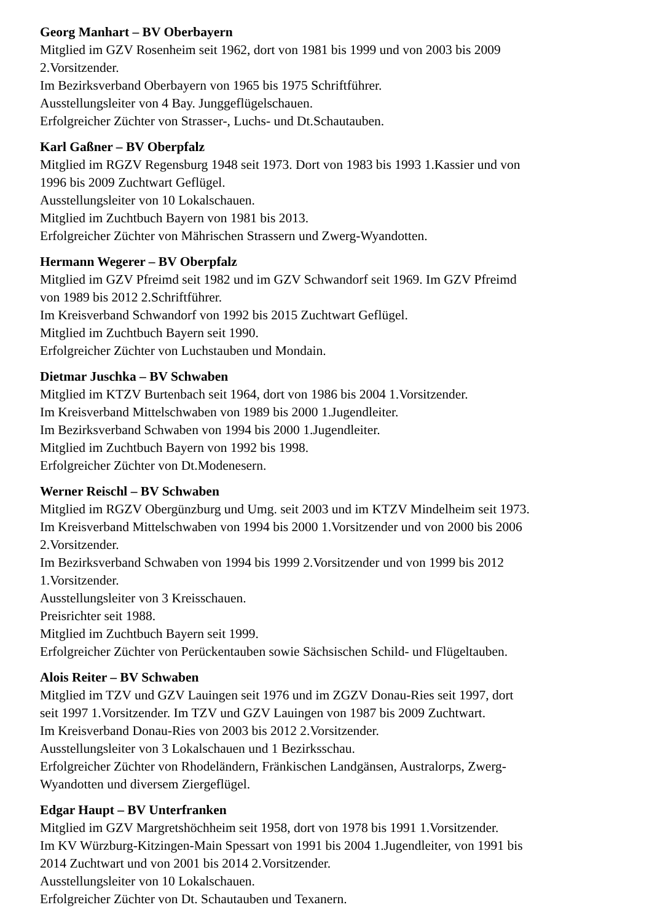Georg Manhart – BV Oberbayern
Mitglied im GZV Rosenheim seit 1962, dort von 1981 bis 1999 und von 2003 bis 2009
2.Vorsitzender.
Im Bezirksverband Oberbayern von 1965 bis 1975 Schriftführer.
Ausstellungsleiter von 4 Bay. Junggeflügelschauen.
Erfolgreicher Züchter von Strasser-, Luchs- und Dt.Schautauben.
Karl Gaßner – BV Oberpfalz
Mitglied im RGZV Regensburg 1948 seit 1973. Dort von 1983 bis 1993 1.Kassier und von
1996 bis 2009 Zuchtwart Geflügel.
Ausstellungsleiter von 10 Lokalschauen.
Mitglied im Zuchtbuch Bayern von 1981 bis 2013.
Erfolgreicher Züchter von Mährischen Strassern und Zwerg-Wyandotten.
Hermann Wegerer – BV Oberpfalz
Mitglied im GZV Pfreimd seit 1982 und im GZV Schwandorf seit 1969. Im GZV Pfreimd
von 1989 bis 2012 2.Schriftführer.
Im Kreisverband Schwandorf von 1992 bis 2015 Zuchtwart Geflügel.
Mitglied im Zuchtbuch Bayern seit 1990.
Erfolgreicher Züchter von Luchstauben und Mondain.
Dietmar Juschka – BV Schwaben
Mitglied im KTZV Burtenbach seit 1964, dort von 1986 bis 2004 1.Vorsitzender.
Im Kreisverband Mittelschwaben von 1989 bis 2000 1.Jugendleiter.
Im Bezirksverband Schwaben von 1994 bis 2000 1.Jugendleiter.
Mitglied im Zuchtbuch Bayern von 1992 bis 1998.
Erfolgreicher Züchter von Dt.Modenesern.
Werner Reischl – BV Schwaben
Mitglied im RGZV Obergünzburg und Umg. seit 2003 und im KTZV Mindelheim seit 1973.
Im Kreisverband Mittelschwaben von 1994 bis 2000 1.Vorsitzender und von 2000 bis 2006
2.Vorsitzender.
Im Bezirksverband Schwaben von 1994 bis 1999 2.Vorsitzender und von 1999 bis 2012
1.Vorsitzender.
Ausstellungsleiter von 3 Kreisschauen.
Preisrichter seit 1988.
Mitglied im Zuchtbuch Bayern seit 1999.
Erfolgreicher Züchter von Perückentauben sowie Sächsischen Schild- und Flügeltauben.
Alois Reiter – BV Schwaben
Mitglied im TZV und GZV Lauingen seit 1976 und im ZGZV Donau-Ries seit 1997, dort
seit 1997 1.Vorsitzender. Im TZV und GZV Lauingen von 1987 bis 2009 Zuchtwart.
Im Kreisverband Donau-Ries von 2003 bis 2012 2.Vorsitzender.
Ausstellungsleiter von 3 Lokalschauen und 1 Bezirksschau.
Erfolgreicher Züchter von Rhodeländern, Fränkischen Landgänsen, Australorps, Zwerg-
Wyandotten und diversem Ziergeflügel.
Edgar Haupt – BV Unterfranken
Mitglied im GZV Margretshöchheim seit 1958, dort von 1978 bis 1991 1.Vorsitzender.
Im KV Würzburg-Kitzingen-Main Spessart von 1991 bis 2004 1.Jugendleiter, von 1991 bis
2014 Zuchtwart und von 2001 bis 2014 2.Vorsitzender.
Ausstellungsleiter von 10 Lokalschauen.
Erfolgreicher Züchter von Dt. Schautauben und Texanern.